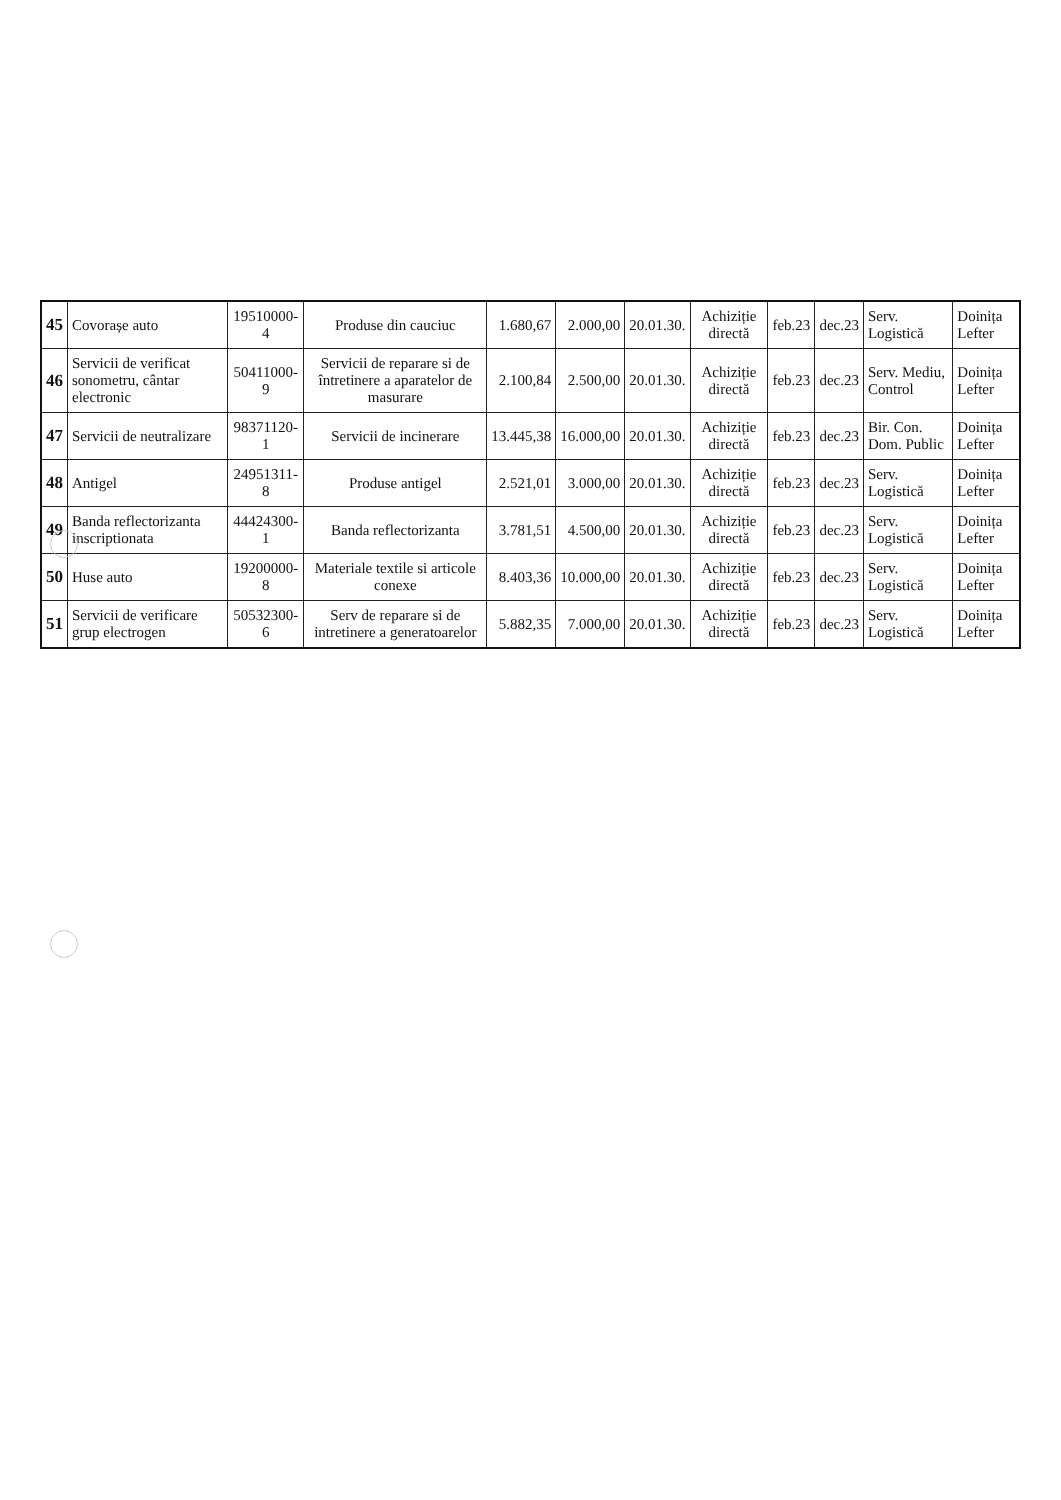| 45 | Covorașe auto | 19510000-4 | Produse din cauciuc | 1.680,67 | 2.000,00 | 20.01.30. | Achiziție directă | feb.23 | dec.23 | Serv. Logistică | Doinița Lefter |
| 46 | Servicii de verificat sonometru, cântar electronic | 50411000-9 | Servicii de reparare si de întretinere a aparatelor de masurare | 2.100,84 | 2.500,00 | 20.01.30. | Achiziție directă | feb.23 | dec.23 | Serv. Mediu, Control | Doinița Lefter |
| 47 | Servicii de neutralizare | 98371120-1 | Servicii de incinerare | 13.445,38 | 16.000,00 | 20.01.30. | Achiziție directă | feb.23 | dec.23 | Bir. Con. Dom. Public | Doinița Lefter |
| 48 | Antigel | 24951311-8 | Produse antigel | 2.521,01 | 3.000,00 | 20.01.30. | Achiziție directă | feb.23 | dec.23 | Serv. Logistică | Doinița Lefter |
| 49 | Banda reflectorizanta inscriptionata | 44424300-1 | Banda reflectorizanta | 3.781,51 | 4.500,00 | 20.01.30. | Achiziție directă | feb.23 | dec.23 | Serv. Logistică | Doinița Lefter |
| 50 | Huse auto | 19200000-8 | Materiale textile si articole conexe | 8.403,36 | 10.000,00 | 20.01.30. | Achiziție directă | feb.23 | dec.23 | Serv. Logistică | Doinița Lefter |
| 51 | Servicii de verificare grup electrogen | 50532300-6 | Serv de reparare si de intretinere a generatoarelor | 5.882,35 | 7.000,00 | 20.01.30. | Achiziție directă | feb.23 | dec.23 | Serv. Logistică | Doinița Lefter |